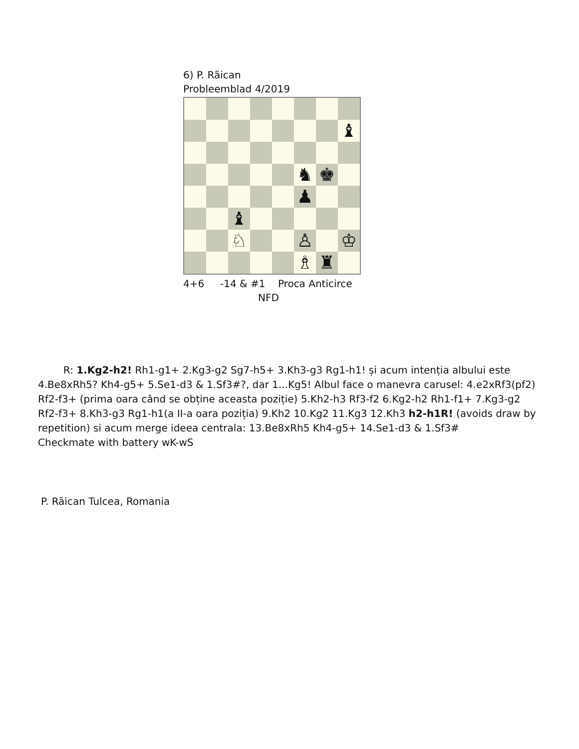6) P. Rãican
Probleemblad 4/2019
♝
♞
♚
♟
♝
♘
♙
♔
♗
♜
4+6 -14 & #1 Proca Anticirce
NFD
R: 1.Kg2-h2! Rh1-g1+ 2.Kg3-g2 Sg7-h5+ 3.Kh3-g3 Rg1-h1! și acum intenția albului este 4.Be8xRh5? Kh4-g5+ 5.Se1-d3 & 1.Sf3#?, dar 1...Kg5! Albul face o manevra carusel: 4.e2xRf3(pf2) Rf2-f3+ (prima oara când se obține aceasta poziție) 5.Kh2-h3 Rf3-f2 6.Kg2-h2 Rh1-f1+ 7.Kg3-g2 Rf2-f3+ 8.Kh3-g3 Rg1-h1(a II-a oara poziția) 9.Kh2 10.Kg2 11.Kg3 12.Kh3 h2-h1R! (avoids draw by repetition) si acum merge ideea centrala: 13.Be8xRh5 Kh4-g5+ 14.Se1-d3 & 1.Sf3#
Checkmate with battery wK-wS
P. Rãican Tulcea, Romania